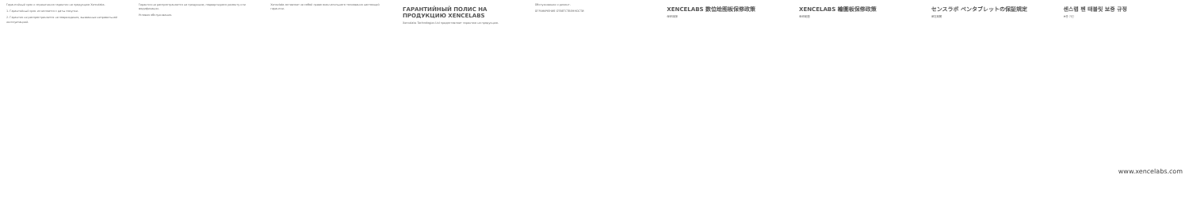Гарантийный срок и ограничения гарантии на продукцию Xencelabs.
1. Гарантийный срок исчисляется с даты покупки.
2. Гарантия не распространяется на повреждения, вызванные неправильной эксплуатацией.
Гарантия не распространяется на продукцию, подвергшуюся ремонту или модификации.
Условия обслуживания.
Xencelabs оставляет за собой право окончательного толкования настоящей гарантии.
ГАРАНТИЙНЫЙ ПОЛИС НА ПРОДУКЦИЮ XENCELABS
Xencelabs Technologies Ltd предоставляет гарантию на продукцию.
Обслуживание и ремонт.
ОГРАНИЧЕНИЕ ОТВЕТСТВЕННОСТИ
XENCELABS 数位绘图板保修政策
保修期限
XENCELABS 繪圖板保修政策
保修範圍
センスラボ ペンタブレットの保証規定
保証期間
센스랩 펜 태블릿 보증 규정
보증 기간
www.xencelabs.com